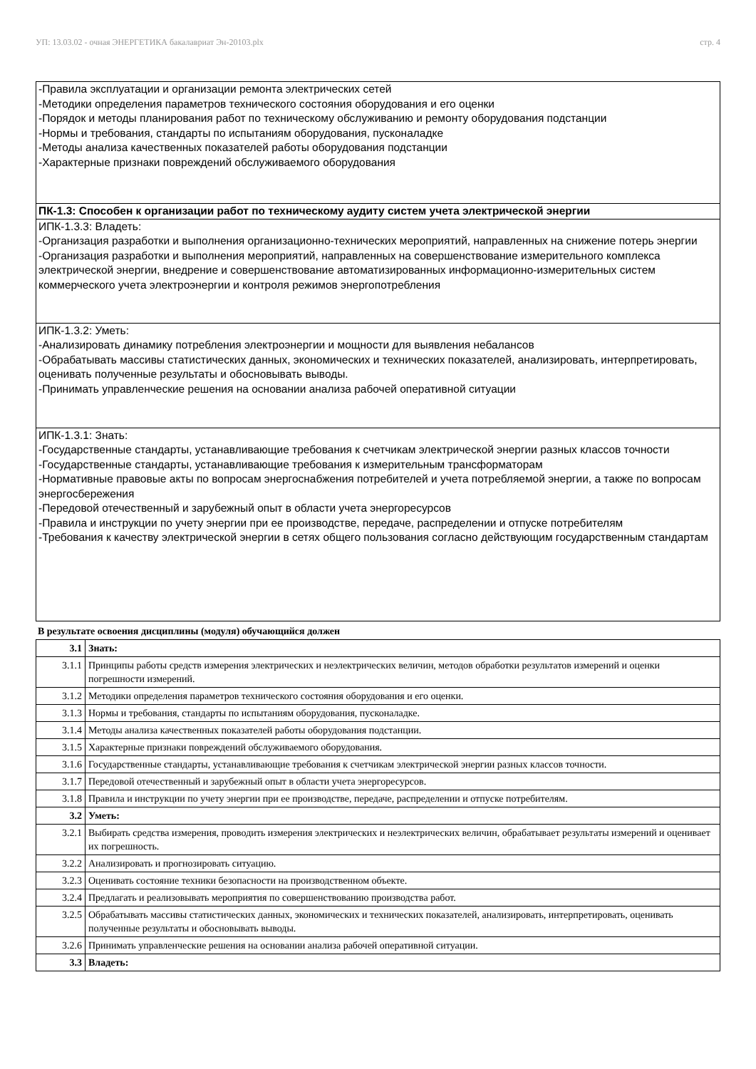УП: 13.03.02 - очная ЭНЕРГЕТИКА бакалавриат Эн-20103.plx стр. 4
-Правила эксплуатации и организации ремонта электрических сетей
-Методики определения параметров технического состояния оборудования и его оценки
-Порядок и методы планирования работ по техническому обслуживанию и ремонту оборудования подстанции
-Нормы и требования, стандарты по испытаниям оборудования, пусконаладке
-Методы анализа качественных показателей работы оборудования подстанции
-Характерные признаки повреждений обслуживаемого оборудования
ПК-1.3: Способен к организации работ по техническому аудиту систем учета электрической энергии
ИПК-1.3.3: Владеть:
-Организация разработки и выполнения организационно-технических мероприятий, направленных на снижение потерь энергии
-Организация разработки и выполнения мероприятий, направленных на совершенствование измерительного комплекса электрической энергии, внедрение и совершенствование автоматизированных информационно-измерительных систем коммерческого учета электроэнергии и контроля режимов энергопотребления
ИПК-1.3.2: Уметь:
-Анализировать динамику потребления электроэнергии и мощности для выявления небалансов
-Обрабатывать массивы статистических данных, экономических и технических показателей, анализировать, интерпретировать, оценивать полученные результаты и обосновывать выводы.
-Принимать управленческие решения на основании анализа рабочей оперативной ситуации
ИПК-1.3.1: Знать:
-Государственные стандарты, устанавливающие требования к счетчикам электрической энергии разных классов точности
-Государственные стандарты, устанавливающие требования к измерительным трансформаторам
-Нормативные правовые акты по вопросам энергоснабжения потребителей и учета потребляемой энергии, а также по вопросам энергосбережения
-Передовой отечественный и зарубежный опыт в области учета энергоресурсов
-Правила и инструкции по учету энергии при ее производстве, передаче, распределении и отпуске потребителям
-Требования к качеству электрической энергии в сетях общего пользования согласно действующим государственным стандартам
В результате освоения дисциплины (модуля) обучающийся должен
| 3.1 | Знать: |
| 3.1.1 | Принципы работы средств измерения электрических и неэлектрических величин, методов обработки результатов измерений и оценки погрешности измерений. |
| 3.1.2 | Методики определения параметров технического состояния оборудования и его оценки. |
| 3.1.3 | Нормы и требования, стандарты по испытаниям оборудования, пусконаладке. |
| 3.1.4 | Методы анализа качественных показателей работы оборудования подстанции. |
| 3.1.5 | Характерные признаки повреждений обслуживаемого оборудования. |
| 3.1.6 | Государственные стандарты, устанавливающие требования к счетчикам электрической энергии разных классов точности. |
| 3.1.7 | Передовой отечественный и зарубежный опыт в области учета энергоресурсов. |
| 3.1.8 | Правила и инструкции по учету энергии при ее производстве, передаче, распределении и отпуске потребителям. |
| 3.2 | Уметь: |
| 3.2.1 | Выбирать средства измерения, проводить измерения электрических и неэлектрических величин, обрабатывает результаты измерений и оценивает их погрешность. |
| 3.2.2 | Анализировать и прогнозировать ситуацию. |
| 3.2.3 | Оценивать состояние техники безопасности на производственном объекте. |
| 3.2.4 | Предлагать и реализовывать мероприятия по совершенствованию производства работ. |
| 3.2.5 | Обрабатывать массивы статистических данных, экономических и технических показателей, анализировать, интерпретировать, оценивать полученные результаты и обосновывать выводы. |
| 3.2.6 | Принимать управленческие решения на основании анализа рабочей оперативной ситуации. |
| 3.3 | Владеть: |